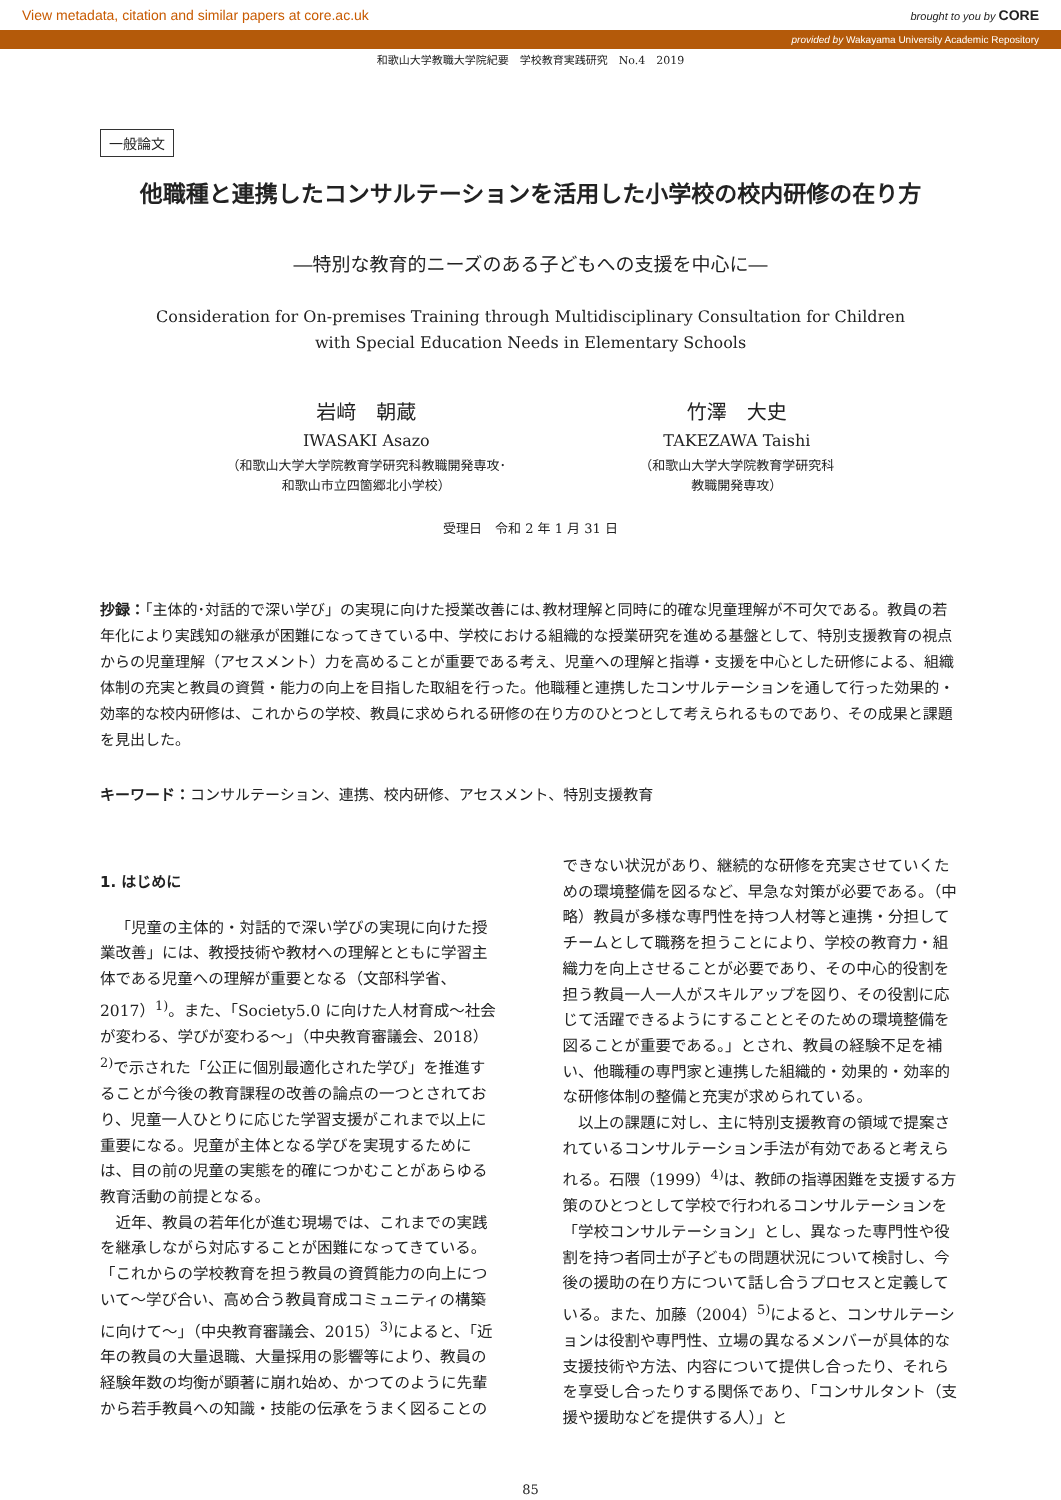View metadata, citation and similar papers at core.ac.uk brought to you by CORE
provided by Wakayama University Academic Repository
和歌山大学教職大学院紀要　学校教育実践研究　No.4　2019
一般論文
他職種と連携したコンサルテーションを活用した小学校の校内研修の在り方
―特別な教育的ニーズのある子どもへの支援を中心に―
Consideration for On-premises Training through Multidisciplinary Consultation for Children
with Special Education Needs in Elementary Schools
岩﨑　朝蔵
IWASAKI Asazo
（和歌山大学大学院教育学研究科教職開発専攻･
和歌山市立四箇郷北小学校）
竹澤　大史
TAKEZAWA Taishi
（和歌山大学大学院教育学研究科
教職開発専攻）
受理日　令和 2 年 1 月 31 日
抄録：「主体的･対話的で深い学び」の実現に向けた授業改善には､教材理解と同時に的確な児童理解が不可欠である。教員の若年化により実践知の継承が困難になってきている中、学校における組織的な授業研究を進める基盤として、特別支援教育の視点からの児童理解（アセスメント）力を高めることが重要である考え、児童への理解と指導・支援を中心とした研修による、組織体制の充実と教員の資質・能力の向上を目指した取組を行った。他職種と連携したコンサルテーションを通して行った効果的・効率的な校内研修は、これからの学校、教員に求められる研修の在り方のひとつとして考えられるものであり、その成果と課題を見出した。
キーワード：コンサルテーション、連携、校内研修、アセスメント、特別支援教育
1. はじめに
「児童の主体的・対話的で深い学びの実現に向けた授業改善」には、教授技術や教材への理解とともに学習主体である児童への理解が重要となる（文部科学省、2017）<sup>1)</sup>。また、「Society5.0 に向けた人材育成～社会が変わる、学びが変わる～」（中央教育審議会、2018）<sup>2)</sup>で示された「公正に個別最適化された学び」を推進することが今後の教育課程の改善の論点の一つとされており、児童一人ひとりに応じた学習支援がこれまで以上に重要になる。児童が主体となる学びを実現するためには、目の前の児童の実態を的確につかむことがあらゆる教育活動の前提となる。
近年、教員の若年化が進む現場では、これまでの実践を継承しながら対応することが困難になってきている。「これからの学校教育を担う教員の資質能力の向上について～学び合い、高め合う教員育成コミュニティの構築に向けて～」（中央教育審議会、2015）<sup>3)</sup>によると、「近年の教員の大量退職、大量採用の影響等により、教員の経験年数の均衡が顕著に崩れ始め、かつてのように先輩から若手教員への知識・技能の伝承をうまく図ることのできない状況があり、継続的な研修を充実させていくための環境整備を図るなど、早急な対策が必要である。（中略）教員が多様な専門性を持つ人材等と連携・分担してチームとして職務を担うことにより、学校の教育力・組織力を向上させることが必要であり、その中心的役割を担う教員一人一人がスキルアップを図り、その役割に応じて活躍できるようにすることとそのための環境整備を図ることが重要である。」とされ、教員の経験不足を補い、他職種の専門家と連携した組織的・効果的・効率的な研修体制の整備と充実が求められている。
以上の課題に対し、主に特別支援教育の領域で提案されているコンサルテーション手法が有効であると考えられる。石隈（1999）<sup>4)</sup>は、教師の指導困難を支援する方策のひとつとして学校で行われるコンサルテーションを「学校コンサルテーション」とし、異なった専門性や役割を持つ者同士が子どもの問題状況について検討し、今後の援助の在り方について話し合うプロセスと定義している。また、加藤（2004）<sup>5)</sup>によると、コンサルテーションは役割や専門性、立場の異なるメンバーが具体的な支援技術や方法、内容について提供し合ったり、それらを享受し合ったりする関係であり、「コンサルタント（支援や援助などを提供する人）」と
85